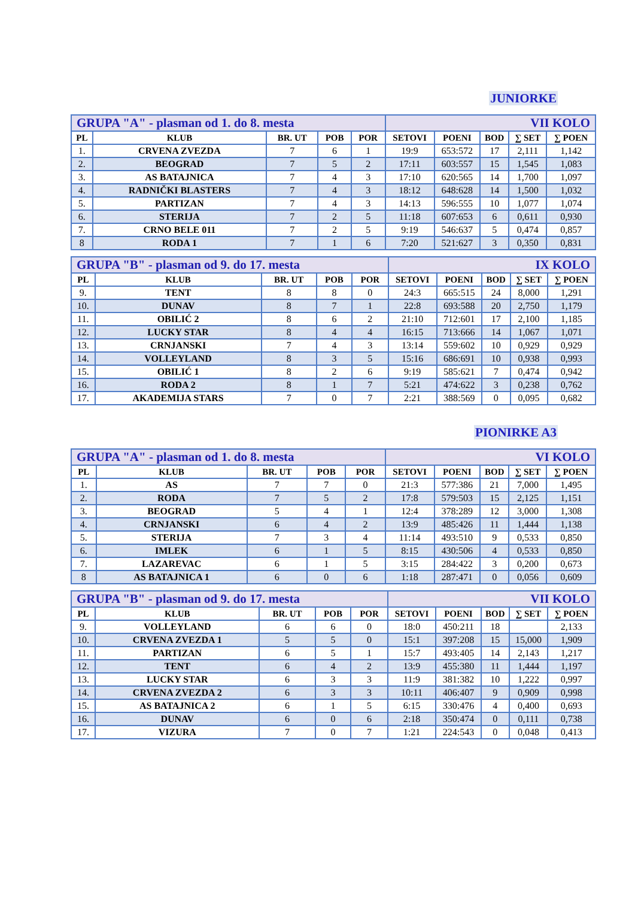JUNIORKE
| GRUPA "A" - plasman od 1. do 8. mesta | | | | | VII KOLO | | | | |
| PL | KLUB | BR. UT | POB | POR | SETOVI | POENI | BOD | ∑ SET | ∑ POEN |
| 1. | CRVENA ZVEZDA | 7 | 6 | 1 | 19:9 | 653:572 | 17 | 2,111 | 1,142 |
| 2. | BEOGRAD | 7 | 5 | 2 | 17:11 | 603:557 | 15 | 1,545 | 1,083 |
| 3. | AS BATAJNICA | 7 | 4 | 3 | 17:10 | 620:565 | 14 | 1,700 | 1,097 |
| 4. | RADNIČKI BLASTERS | 7 | 4 | 3 | 18:12 | 648:628 | 14 | 1,500 | 1,032 |
| 5. | PARTIZAN | 7 | 4 | 3 | 14:13 | 596:555 | 10 | 1,077 | 1,074 |
| 6. | STERIJA | 7 | 2 | 5 | 11:18 | 607:653 | 6 | 0,611 | 0,930 |
| 7. | CRNO BELE 011 | 7 | 2 | 5 | 9:19 | 546:637 | 5 | 0,474 | 0,857 |
| 8 | RODA 1 | 7 | 1 | 6 | 7:20 | 521:627 | 3 | 0,350 | 0,831 |
| GRUPA "B" - plasman od 9. do 17. mesta | | | | | IX KOLO | | | | |
| PL | KLUB | BR. UT | POB | POR | SETOVI | POENI | BOD | ∑ SET | ∑ POEN |
| 9. | TENT | 8 | 8 | 0 | 24:3 | 665:515 | 24 | 8,000 | 1,291 |
| 10. | DUNAV | 8 | 7 | 1 | 22:8 | 693:588 | 20 | 2,750 | 1,179 |
| 11. | OBILIĆ 2 | 8 | 6 | 2 | 21:10 | 712:601 | 17 | 2,100 | 1,185 |
| 12. | LUCKY STAR | 8 | 4 | 4 | 16:15 | 713:666 | 14 | 1,067 | 1,071 |
| 13. | CRNJANSKI | 7 | 4 | 3 | 13:14 | 559:602 | 10 | 0,929 | 0,929 |
| 14. | VOLLEYLAND | 8 | 3 | 5 | 15:16 | 686:691 | 10 | 0,938 | 0,993 |
| 15. | OBILIĆ 1 | 8 | 2 | 6 | 9:19 | 585:621 | 7 | 0,474 | 0,942 |
| 16. | RODA 2 | 8 | 1 | 7 | 5:21 | 474:622 | 3 | 0,238 | 0,762 |
| 17. | AKADEMIJA STARS | 7 | 0 | 7 | 2:21 | 388:569 | 0 | 0,095 | 0,682 |
PIONIRKE A3
| GRUPA "A" - plasman od 1. do 8. mesta | | | | | VI KOLO | | | | |
| PL | KLUB | BR. UT | POB | POR | SETOVI | POENI | BOD | ∑ SET | ∑ POEN |
| 1. | AS | 7 | 7 | 0 | 21:3 | 577:386 | 21 | 7,000 | 1,495 |
| 2. | RODA | 7 | 5 | 2 | 17:8 | 579:503 | 15 | 2,125 | 1,151 |
| 3. | BEOGRAD | 5 | 4 | 1 | 12:4 | 378:289 | 12 | 3,000 | 1,308 |
| 4. | CRNJANSKI | 6 | 4 | 2 | 13:9 | 485:426 | 11 | 1,444 | 1,138 |
| 5. | STERIJA | 7 | 3 | 4 | 11:14 | 493:510 | 9 | 0,533 | 0,850 |
| 6. | IMLEK | 6 | 1 | 5 | 8:15 | 430:506 | 4 | 0,533 | 0,850 |
| 7. | LAZAREVAC | 6 | 1 | 5 | 3:15 | 284:422 | 3 | 0,200 | 0,673 |
| 8 | AS BATAJNICA 1 | 6 | 0 | 6 | 1:18 | 287:471 | 0 | 0,056 | 0,609 |
| GRUPA "B" - plasman od 9. do 17. mesta | | | | | VII KOLO | | | | |
| PL | KLUB | BR. UT | POB | POR | SETOVI | POENI | BOD | ∑ SET | ∑ POEN |
| 9. | VOLLEYLAND | 6 | 6 | 0 | 18:0 | 450:211 | 18 | | 2,133 |
| 10. | CRVENA ZVEZDA 1 | 5 | 5 | 0 | 15:1 | 397:208 | 15 | 15,000 | 1,909 |
| 11. | PARTIZAN | 6 | 5 | 1 | 15:7 | 493:405 | 14 | 2,143 | 1,217 |
| 12. | TENT | 6 | 4 | 2 | 13:9 | 455:380 | 11 | 1,444 | 1,197 |
| 13. | LUCKY STAR | 6 | 3 | 3 | 11:9 | 381:382 | 10 | 1,222 | 0,997 |
| 14. | CRVENA ZVEZDA 2 | 6 | 3 | 3 | 10:11 | 406:407 | 9 | 0,909 | 0,998 |
| 15. | AS BATAJNICA 2 | 6 | 1 | 5 | 6:15 | 330:476 | 4 | 0,400 | 0,693 |
| 16. | DUNAV | 6 | 0 | 6 | 2:18 | 350:474 | 0 | 0,111 | 0,738 |
| 17. | VIZURA | 7 | 0 | 7 | 1:21 | 224:543 | 0 | 0,048 | 0,413 |